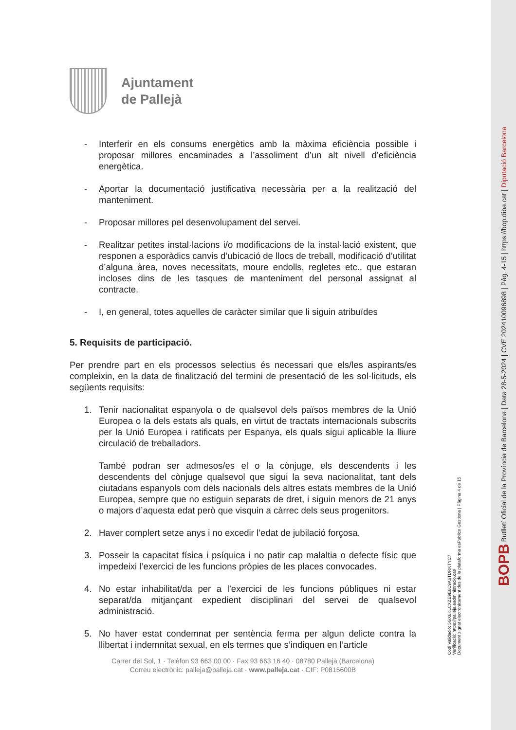Ajuntament
de Pallejà
- Interferir en els consums energètics amb la màxima eficiència possible i proposar millores encaminades a l’assoliment d’un alt nivell d’eficiència energètica.
- Aportar la documentació justificativa necessària per a la realització del manteniment.
- Proposar millores pel desenvolupament del servei.
- Realitzar petites instal·lacions i/o modificacions de la instal·lació existent, que responen a esporàdics canvis d’ubicació de llocs de treball, modificació d’utilitat d’alguna àrea, noves necessitats, moure endolls, regletes etc., que estaran incloses dins de les tasques de manteniment del personal assignat al contracte.
- I, en general, totes aquelles de caràcter similar que li siguin atribuïdes
5. Requisits de participació.
Per prendre part en els processos selectius és necessari que els/les aspirants/es compleixin, en la data de finalització del termini de presentació de les sol·licituds, els següents requisits:
1. Tenir nacionalitat espanyola o de qualsevol dels països membres de la Unió Europea o la dels estats als quals, en virtut de tractats internacionals subscrits per la Unió Europea i ratificats per Espanya, els quals sigui aplicable la lliure circulació de treballadors.
També podran ser admesos/es el o la cònjuge, els descendents i les descendents del cònjuge qualsevol que sigui la seva nacionalitat, tant dels ciutadans espanyols com dels nacionals dels altres estats membres de la Unió Europea, sempre que no estiguin separats de dret, i siguin menors de 21 anys o majors d’aquesta edat però que visquin a càrrec dels seus progenitors.
2. Haver complert setze anys i no excedir l’edat de jubilació forçosa.
3. Posseir la capacitat física i psíquica i no patir cap malaltia o defecte físic que impedeixi l’exercici de les funcions pròpies de les places convocades.
4. No estar inhabilitat/da per a l’exercici de les funcions públiques ni estar separat/da mitjançant expedient disciplinari del servei de qualsevol administració.
5. No haver estat condemnat per sentència ferma per algun delicte contra la llibertat i indemnitat sexual, en els termes que s’indiquen en l’article
Carrer del Sol, 1 · Telèfon 93 663 00 00 · Fax 93 663 16 40 · 08780 Pallejà (Barcelona)
Correu electrònic: palleja@palleja.cat · www.palleja.cat · CIF: P0815600B
BOPB Butlletí Oficial de la Província de Barcelona | Data 28-5-2024 | CVE 202410096898 | Pàg. 4-15 | https://bop.diba.cat | Diputació Barcelona
Codi Validació: 5GX6KLCXZE9E6C9K6TDRKTYC7
Verificació: https://palleja.eadministracio.cat/
Document signat electrònicament des de la plataforma esPublico Gestiona | Pàgina 4 de 15